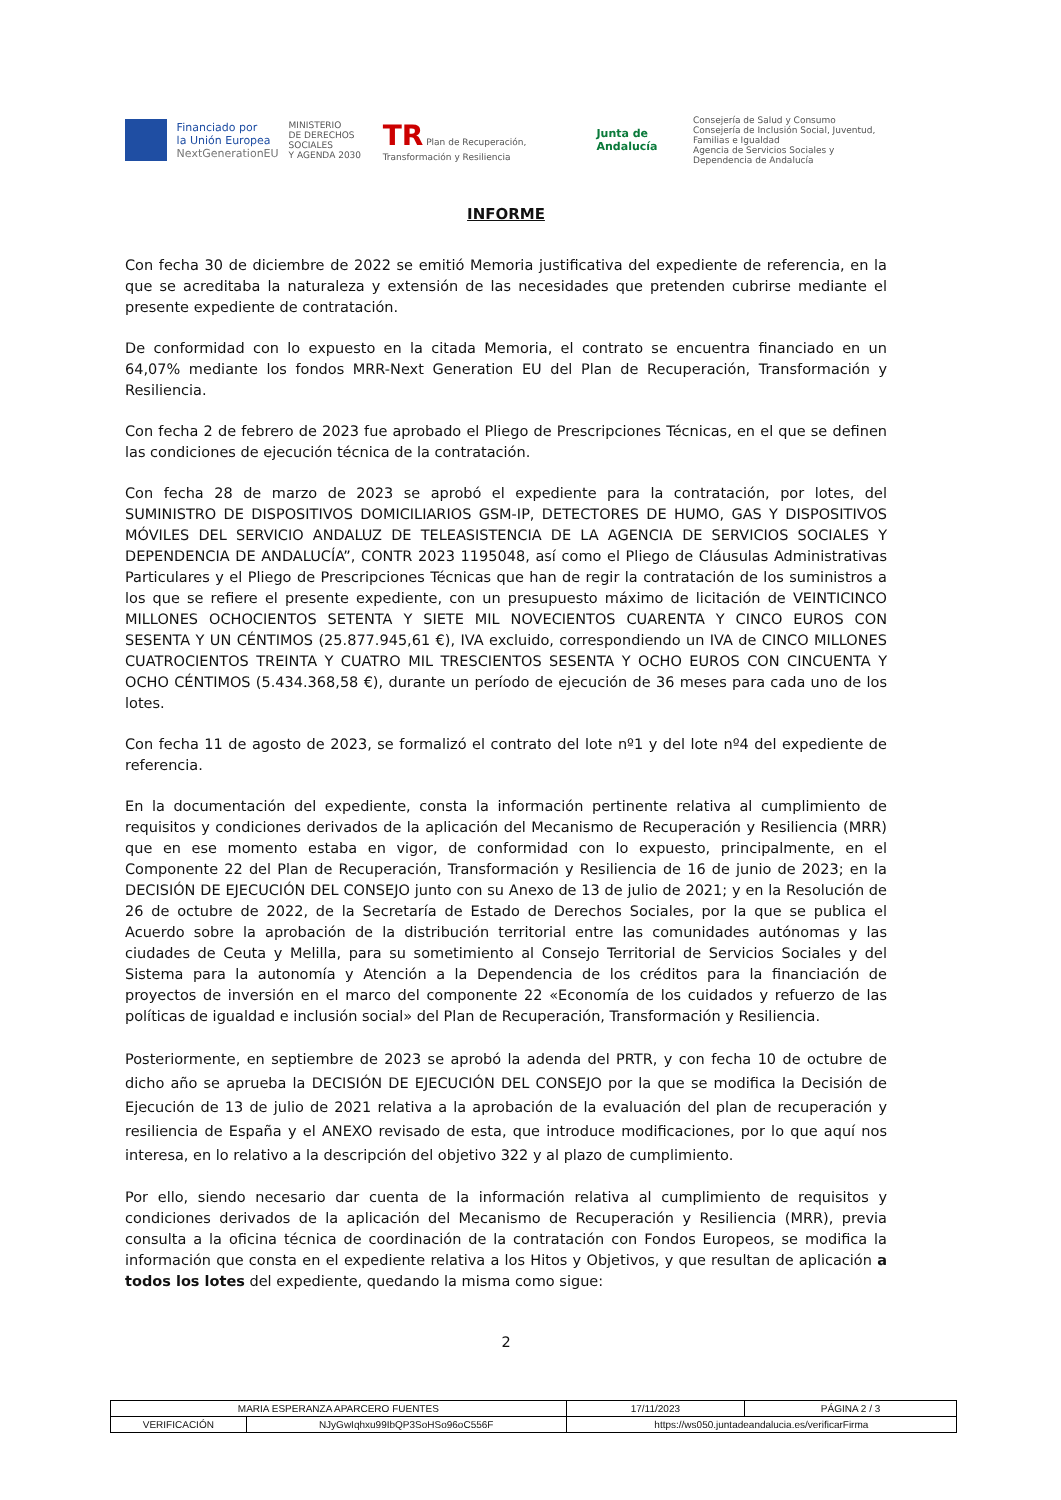Financiado por
la Unión Europea
NextGenerationEU
MINISTERIO
DE DERECHOS SOCIALES
Y AGENDA 2030
TR Plan de Recuperación, Transformación y Resiliencia
Junta de Andalucía
Consejería de Salud y Consumo
Consejería de Inclusión Social, Juventud, Familias e Igualdad
Agencia de Servicios Sociales y Dependencia de Andalucía
INFORME
Con fecha 30 de diciembre de 2022 se emitió Memoria justificativa del expediente de referencia, en la que se acreditaba la naturaleza y extensión de las necesidades que pretenden cubrirse mediante el presente expediente de contratación.
De conformidad con lo expuesto en la citada Memoria, el contrato se encuentra financiado en un 64,07% mediante los fondos MRR-Next Generation EU del Plan de Recuperación, Transformación y Resiliencia.
Con fecha 2 de febrero de 2023 fue aprobado el Pliego de Prescripciones Técnicas, en el que se definen las condiciones de ejecución técnica de la contratación.
Con fecha 28 de marzo de 2023 se aprobó el expediente para la contratación, por lotes, del SUMINISTRO DE DISPOSITIVOS DOMICILIARIOS GSM-IP, DETECTORES DE HUMO, GAS Y DISPOSITIVOS MÓVILES DEL SERVICIO ANDALUZ DE TELEASISTENCIA DE LA AGENCIA DE SERVICIOS SOCIALES Y DEPENDENCIA DE ANDALUCÍA”, CONTR 2023 1195048, así como el Pliego de Cláusulas Administrativas Particulares y el Pliego de Prescripciones Técnicas que han de regir la contratación de los suministros a los que se refiere el presente expediente, con un presupuesto máximo de licitación de VEINTICINCO MILLONES OCHOCIENTOS SETENTA Y SIETE MIL NOVECIENTOS CUARENTA Y CINCO EUROS CON SESENTA Y UN CÉNTIMOS (25.877.945,61 €), IVA excluido, correspondiendo un IVA de CINCO MILLONES CUATROCIENTOS TREINTA Y CUATRO MIL TRESCIENTOS SESENTA Y OCHO EUROS CON CINCUENTA Y OCHO CÉNTIMOS (5.434.368,58 €), durante un período de ejecución de 36 meses para cada uno de los lotes.
Con fecha 11 de agosto de 2023, se formalizó el contrato del lote nº1 y del lote nº4 del expediente de referencia.
En la documentación del expediente, consta la información pertinente relativa al cumplimiento de requisitos y condiciones derivados de la aplicación del Mecanismo de Recuperación y Resiliencia (MRR) que en ese momento estaba en vigor, de conformidad con lo expuesto, principalmente, en el Componente 22 del Plan de Recuperación, Transformación y Resiliencia de 16 de junio de 2023; en la DECISIÓN DE EJECUCIÓN DEL CONSEJO junto con su Anexo de 13 de julio de 2021; y en la Resolución de 26 de octubre de 2022, de la Secretaría de Estado de Derechos Sociales, por la que se publica el Acuerdo sobre la aprobación de la distribución territorial entre las comunidades autónomas y las ciudades de Ceuta y Melilla, para su sometimiento al Consejo Territorial de Servicios Sociales y del Sistema para la autonomía y Atención a la Dependencia de los créditos para la financiación de proyectos de inversión en el marco del componente 22 «Economía de los cuidados y refuerzo de las políticas de igualdad e inclusión social» del Plan de Recuperación, Transformación y Resiliencia.
Posteriormente, en septiembre de 2023 se aprobó la adenda del PRTR, y con fecha 10 de octubre de dicho año se aprueba la DECISIÓN DE EJECUCIÓN DEL CONSEJO por la que se modifica la Decisión de Ejecución de 13 de julio de 2021 relativa a la aprobación de la evaluación del plan de recuperación y resiliencia de España y el ANEXO revisado de esta, que introduce modificaciones, por lo que aquí nos interesa, en lo relativo a la descripción del objetivo 322 y al plazo de cumplimiento.
Por ello, siendo necesario dar cuenta de la información relativa al cumplimiento de requisitos y condiciones derivados de la aplicación del Mecanismo de Recuperación y Resiliencia (MRR), previa consulta a la oficina técnica de coordinación de la contratación con Fondos Europeos, se modifica la información que consta en el expediente relativa a los Hitos y Objetivos, y que resultan de aplicación a todos los lotes del expediente, quedando la misma como sigue:
2
| MARIA ESPERANZA APARCERO FUENTES | | | 17/11/2023 | PÁGINA 2 / 3 |
| VERIFICACIÓN | NJyGwIqhxu99IbQP3SoHSo96oC556F | https://ws050.juntadeandalucia.es/verificarFirma | | |